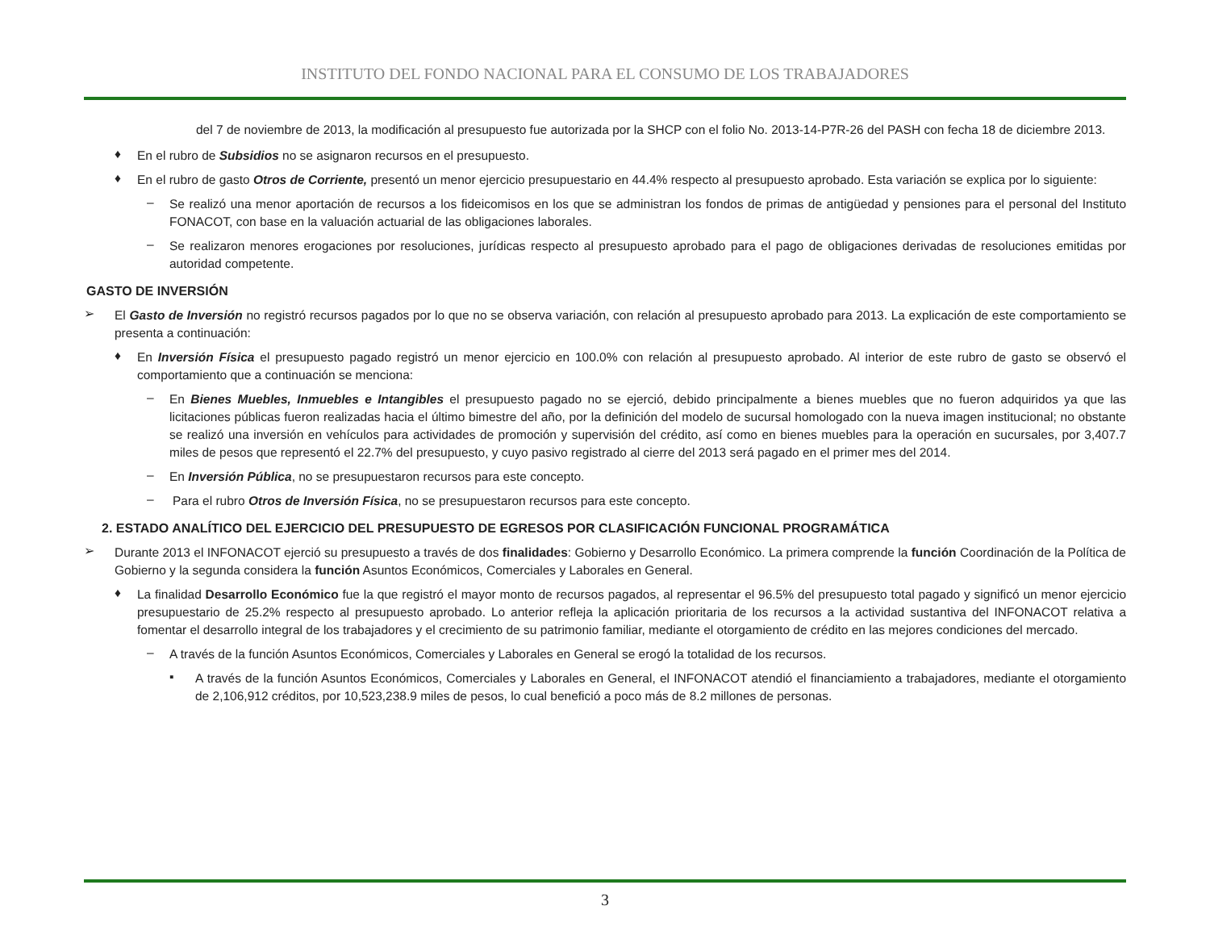INSTITUTO DEL FONDO NACIONAL PARA EL CONSUMO DE LOS TRABAJADORES
del 7 de noviembre de 2013, la modificación al presupuesto fue autorizada por la SHCP con el folio No. 2013-14-P7R-26 del PASH con fecha 18 de diciembre 2013.
♦
En el rubro de Subsidios no se asignaron recursos en el presupuesto.
♦
En el rubro de gasto Otros de Corriente, presentó un menor ejercicio presupuestario en 44.4% respecto al presupuesto aprobado. Esta variación se explica por lo siguiente:
–
Se realizó una menor aportación de recursos a los fideicomisos en los que se administran los fondos de primas de antigüedad y pensiones para el personal del Instituto FONACOT, con base en la valuación actuarial de las obligaciones laborales.
–
Se realizaron menores erogaciones por resoluciones, jurídicas respecto al presupuesto aprobado para el pago de obligaciones derivadas de resoluciones emitidas por autoridad competente.
GASTO DE INVERSIÓN
➢
El Gasto de Inversión no registró recursos pagados por lo que no se observa variación, con relación al presupuesto aprobado para 2013. La explicación de este comportamiento se presenta a continuación:
♦
En Inversión Física el presupuesto pagado registró un menor ejercicio en 100.0% con relación al presupuesto aprobado. Al interior de este rubro de gasto se observó el comportamiento que a continuación se menciona:
–
En Bienes Muebles, Inmuebles e Intangibles el presupuesto pagado no se ejerció, debido principalmente a bienes muebles que no fueron adquiridos ya que las licitaciones públicas fueron realizadas hacia el último bimestre del año, por la definición del modelo de sucursal homologado con la nueva imagen institucional; no obstante se realizó una inversión en vehículos para actividades de promoción y supervisión del crédito, así como en bienes muebles para la operación en sucursales, por 3,407.7 miles de pesos que representó el 22.7% del presupuesto, y cuyo pasivo registrado al cierre del 2013 será pagado en el primer mes del 2014.
–
En Inversión Pública, no se presupuestaron recursos para este concepto.
–
Para el rubro Otros de Inversión Física, no se presupuestaron recursos para este concepto.
2. ESTADO ANALÍTICO DEL EJERCICIO DEL PRESUPUESTO DE EGRESOS POR CLASIFICACIÓN FUNCIONAL PROGRAMÁTICA
➢
Durante 2013 el INFONACOT ejerció su presupuesto a través de dos finalidades: Gobierno y Desarrollo Económico. La primera comprende la función Coordinación de la Política de Gobierno y la segunda considera la función Asuntos Económicos, Comerciales y Laborales en General.
♦
La finalidad Desarrollo Económico fue la que registró el mayor monto de recursos pagados, al representar el 96.5% del presupuesto total pagado y significó un menor ejercicio presupuestario de 25.2% respecto al presupuesto aprobado. Lo anterior refleja la aplicación prioritaria de los recursos a la actividad sustantiva del INFONACOT relativa a fomentar el desarrollo integral de los trabajadores y el crecimiento de su patrimonio familiar, mediante el otorgamiento de crédito en las mejores condiciones del mercado.
–
A través de la función Asuntos Económicos, Comerciales y Laborales en General se erogó la totalidad de los recursos.
▪
A través de la función Asuntos Económicos, Comerciales y Laborales en General, el INFONACOT atendió el financiamiento a trabajadores, mediante el otorgamiento de 2,106,912 créditos, por 10,523,238.9 miles de pesos, lo cual benefició a poco más de 8.2 millones de personas.
3